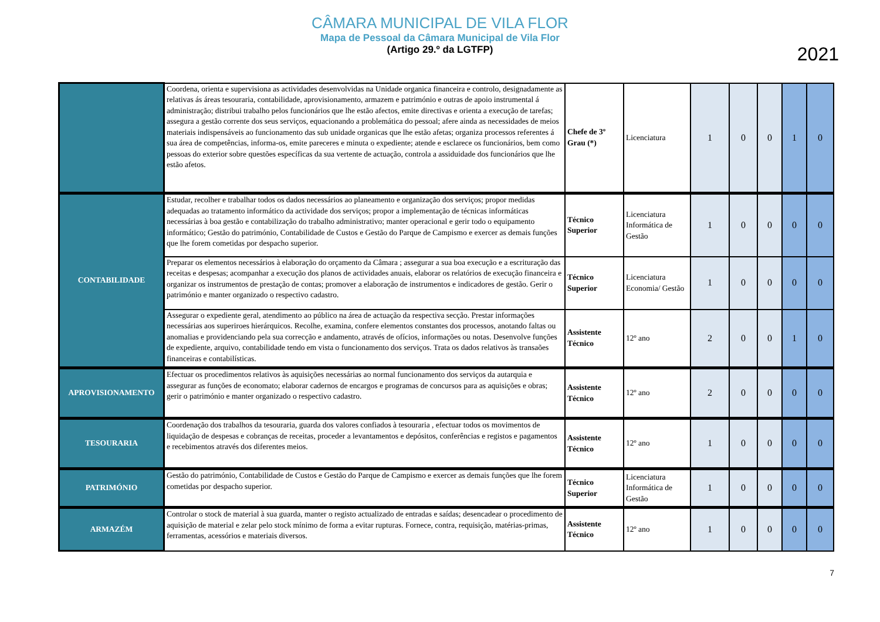CÂMARA MUNICIPAL DE VILA FLOR
Mapa de Pessoal da Câmara Municipal de Vila Flor
(Artigo 29.º da LGTFP)
2021
| | Coordena, orienta e supervisiona as actividades desenvolvidas na Unidade organica financeira e controlo, designadamente as relativas ás áreas tesouraria, contabilidade, aprovisionamento, armazem e património e outras de apoio instrumental á administração; distribui trabalho pelos funcionários que lhe estão afectos, emite directivas e orienta a execução de tarefas; assegura a gestão corrente dos seus serviços, equacionando a problemática do pessoal; afere ainda as necessidades de meios materiais indispensáveis ao funcionamento das sub unidade organicas que lhe estão afetas; organiza processos referentes á sua área de competências, informa-os, emite pareceres e minuta o expediente; atende e esclarece os funcionários, bem como pessoas do exterior sobre questões específicas da sua vertente de actuação, controla a assiduidade dos funcionários que lhe estão afetos. | Chefe de 3º Grau (*) | Licenciatura | 1 | 0 | 0 | 1 | 0 |
| CONTABILIDADE | Estudar, recolher e trabalhar todos os dados necessários ao planeamento e organização dos serviços; propor medidas adequadas ao tratamento informático da actividade dos serviços; propor a implementação de técnicas informáticas necessárias à boa gestão e contabilização do trabalho administrativo; manter operacional e gerir todo o equipamento informático; Gestão do património, Contabilidade de Custos e Gestão do Parque de Campismo e exercer as demais funções que lhe forem cometidas por despacho superior. | Técnico Superior | Licenciatura Informática de Gestão | 1 | 0 | 0 | 0 | 0 |
| | Preparar os elementos necessários à elaboração do orçamento da Câmara ; assegurar a sua boa execução e a escrituração das receitas e despesas; acompanhar a execução dos planos de actividades anuais, elaborar os relatórios de execução financeira e organizar os instrumentos de prestação de contas; promover a elaboração de instrumentos e indicadores de gestão. Gerir o património e manter organizado o respectivo cadastro. | Técnico Superior | Licenciatura Economia/ Gestão | 1 | 0 | 0 | 0 | 0 |
| | Assegurar o expediente geral, atendimento ao público na área de actuação da respectiva secção. Prestar informações necessárias aos superiroes hierárquicos. Recolhe, examina, confere elementos constantes dos processos, anotando faltas ou anomalias e providenciando pela sua correcção e andamento, através de ofícios, informações ou notas. Desenvolve funções de expediente, arquivo, contabilidade tendo em vista o funcionamento dos serviços. Trata os dados relativos às transaões financeiras e contabilísticas. | Assistente Técnico | 12º ano | 2 | 0 | 0 | 1 | 0 |
| APROVISIONAMENTO | Efectuar os procedimentos relativos às aquisições necessárias ao normal funcionamento dos serviços da autarquia e assegurar as funções de economato; elaborar cadernos de encargos e programas de concursos para as aquisições e obras; gerir o património e manter organizado o respectivo cadastro. | Assistente Técnico | 12º ano | 2 | 0 | 0 | 0 | 0 |
| TESOURARIA | Coordenação dos trabalhos da tesouraria, guarda dos valores confiados à tesouraria , efectuar todos os movimentos de liquidação de despesas e cobranças de receitas, proceder a levantamentos e depósitos, conferências e registos e pagamentos e recebimentos através dos diferentes meios. | Assistente Técnico | 12º ano | 1 | 0 | 0 | 0 | 0 |
| PATRIMÓNIO | Gestão do património, Contabilidade de Custos e Gestão do Parque de Campismo e exercer as demais funções que lhe forem cometidas por despacho superior. | Técnico Superior | Licenciatura Informática de Gestão | 1 | 0 | 0 | 0 | 0 |
| ARMAZÉM | Controlar o stock de material à sua guarda, manter o registo actualizado de entradas e saídas; desencadear o procedimento de aquisição de material e zelar pelo stock mínimo de forma a evitar rupturas. Fornece, contra, requisição, matérias-primas, ferramentas, acessórios e materiais diversos. | Assistente Técnico | 12º ano | 1 | 0 | 0 | 0 | 0 |
7